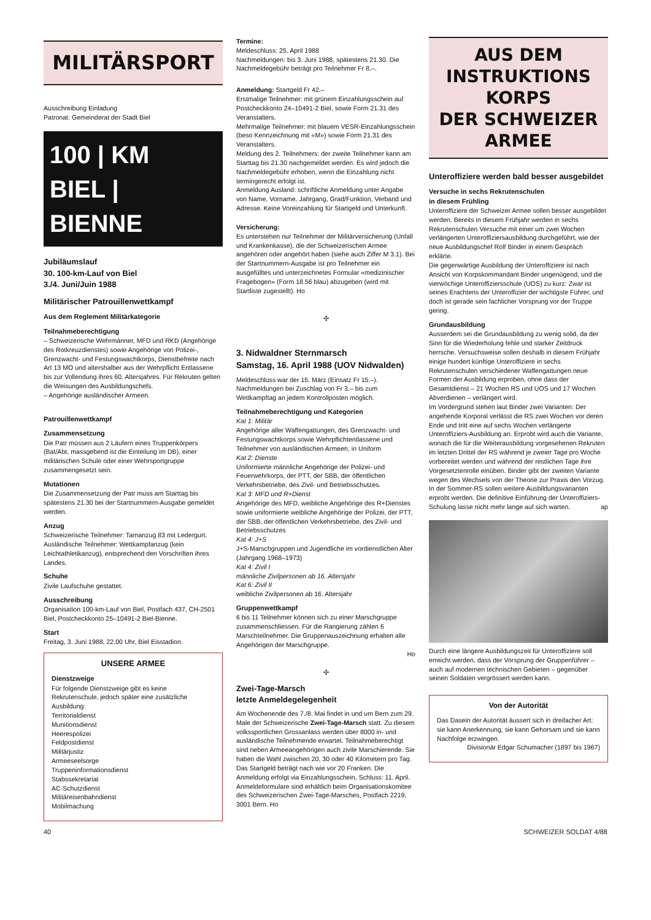MILITÄRSPORT
Ausschreibung Einladung
Patronat: Gemeinderat der Stadt Biel
100 | KM
BIEL | BIENNE
Jubiläumslauf
30. 100-km-Lauf von Biel
3./4. Juni/Juin 1988
Militärischer Patrouillenwettkampf
Aus dem Reglement Militärkategorie
Teilnahmeberechtigung
– Schweizerische Wehrmänner, MFD und RKD (Angehörige des Rotkreuzdienstes) sowie Angehörige von Polizei-, Grenzwacht- und Festungswachtkorps, Dienstbefreite nach Art 13 MO und alters­halber aus der Wehrpflicht Entlassene bis zur Vollendung ihres 60. Altersjahres. Für Rekruten gelten die Weisungen des Ausbildungschefs.
– Angehörige ausländischer Armeen.
Patrouillenwettkampf
Zusammensetzung
Die Patr müssen aus 2 Läufern eines Truppenkörpers (Bat/Abt, massgebend ist die Einteilung im DB), einer militärischen Schule oder einer Wehrsportgruppe zusammengesetzt sein.
Mutationen
Die Zusammensetzung der Patr muss am Starttag bis spätestens 21.30 bei der Startnummern-Ausgabe gemeldet werden.
Anzug
Schweizerische Teilnehmer: Tarnanzug 83 mit Ledergurt.
Ausländische Teilnehmer: Wettkampfanzug (kein Leichtathletikanzug), entsprechend den Vorschriften ihres Landes.
Schuhe
Zivile Laufschuhe gestattet.
Ausschreibung
Organisation 100-km-Lauf von Biel, Postfach 437, CH-2501 Biel, Postcheckkonto 25–10491-2 Biel-Bienne.
Start
Freitag, 3. Juni 1988, 22.00 Uhr, Biel Eisstadion.
UNSERE ARMEE
Dienstzweige
Für folgende Dienstzweige gibt es keine Rekrutenschule, jedoch später eine zusätzliche Ausbildung:
Territorialdienst
Munitionsdienst
Heerespolizei
Feldpostdienst
Militärjustiz
Armeeseelsorge
Truppeninformationsdienst
Stabssekretariat
AC-Schutzdienst
Militäreisenbahndienst
Mobilmachung
Termine:
Meldeschluss: 25. April 1988
Nachmeldungen: bis 3. Juni 1988, spätestens 21.30. Die Nachmeldegebühr beträgt pro Teilnehmer Fr 8.–.
Anmeldung: Startgeld Fr 42.–
Erstmalige Teilnehmer: mit grünem Einzahlungsschein auf Postcheckkonto 24–10491-2 Biel, sowie Form 21.31 des Veranstalters.
Mehrmalige Teilnehmer: mit blauem VESR-Einzahlungsschein (beso Kennzeichnung mit «M») sowie Form 21.31 des Veranstalters.
Meldung des 2. Teilnehmers: der zweite Teilnehmer kann am Starttag bis 21.30 nachgemeldet werden. Es wird jedoch die Nachmeldegebühr erhoben, wenn die Einzahlung nicht termingerecht erfolgt ist.
Anmeldung Ausland: schriftliche Anmeldung unter Angabe von Name, Vorname, Jahrgang, Grad/Funktion, Verband und Adresse. Keine Voreinzahlung für Startgeld und Unterkunft.
Versicherung:
Es unterstehen nur Teilnehmer der Militärversicherung (Unfall und Krankenkasse), die der Schweizerischen Armee angehören oder angehört haben (siehe auch Ziffer M 3.1). Bei der Startnummern-Ausgabe ist pro Teilnehmer ein ausgefülltes und unterzeichnetes Formular «medizinischer Fragebogen» (Form 18.56 blau) abzugeben (wird mit Startliste zugestellt). Ho
✣
3. Nidwaldner Sternmarsch
Samstag, 16. April 1988 (UOV Nidwalden)
Meldeschluss war der 15. März (Einsatz Fr 15.–). Nachmeldungen bei Zuschlag von Fr 3.– bis zum Wettkampftag an jedem Kontrollposten möglich.
Teilnahmeberechtigung und Kategorien
Kat 1: Militär
Angehörige aller Waffengattungen, des Grenzwacht- und Festungswachtkorps sowie Wehrpflichtentlassene und Teilnehmer von ausländischen Armeen; in Uniform
Kat 2: Dienste
Uniformierte männliche Angehörige der Polizei- und Feuerwehrkorps, der PTT, der SBB, der öffentlichen Verkehrsbetriebe, des Zivil- und Betriebsschutzes.
Kat 3: MFD und R+Dienst
Angehörige des MFD, weibliche Angehörige des R+Dienstes sowie uniformierte weibliche Angehörige der Polizei, der PTT, der SBB, der öffentlichen Verkehrsbetriebe, des Zivil- und Betriebsschutzes
Kat 4: J+S
J+S-Marschgruppen und Jugendliche im vordienstlichen Alter (Jahrgang 1968–1973)
Kat 4: Zivil I
männliche Zivilpersonen ab 16. Altersjahr
Kat 6: Zivil II
weibliche Zivilpersonen ab 16. Altersjahr
Gruppenwettkampf
6 bis 11 Teilnehmer können sich zu einer Marschgruppe zusammenschliessen. Für die Rangierung zählen 6 Marschteilnehmer. Die Gruppenauszeichnung erhalten alle Angehörigen der Marschgruppe.
Ho
✣
Zwei-Tage-Marsch
letzte Anmeldegelegenheit
Am Wochenende des 7./8. Mai findet in und um Bern zum 29. Male der Schweizerische Zwei-Tage-Marsch statt. Zu diesem volkssportlichen Grossanlass werden über 8000 in- und ausländische Teilnehmende erwartet. Teilnahmeberechtigt sind neben Armeeangehörigen auch zivile Marschierende. Sie haben die Wahl zwischen 20, 30 oder 40 Kilometern pro Tag. Das Startgeld beträgt nach wie vor 20 Franken. Die Anmeldung erfolgt via Einzahlungsschein, Schluss: 11. April. Anmeldeformulare sind erhältlich beim Organisationskomitee des Schweizerischen Zwei-Tage-Marsches, Postfach 2219, 3001 Bern. Ho
AUS DEM
INSTRUKTIONS
KORPS
DER SCHWEIZER
ARMEE
Unteroffiziere werden bald besser ausgebildet
Versuche in sechs Rekrutenschulen
in diesem Frühling
Unteroffiziere der Schweizer Armee sollen besser ausgebildet werden. Bereits in diesem Frühjahr werden in sechs Rekrutenschulen Versuche mit einer um zwei Wochen verlängerten Unteroffiziersausbildung durchgeführt, wie der neue Ausbildungschef Rolf Binder in einem Gespräch erklärte.
Die gegenwärtige Ausbildung der Unteroffiziere ist nach Ansicht von Korpskommandant Binder ungenügend, und die vierwöchige Unteroffiziersschule (UOS) zu kurz: Zwar ist seines Erachtens der Unteroffizier der wichtigste Führer, und doch ist gerade sein fachlicher Vorsprung vor der Truppe gering.
Grundausbildung
Ausserdem sei die Grundausbildung zu wenig solid, da der Sinn für die Wiederholung fehle und starker Zeitdruck herrsche. Versuchsweise sollen deshalb in diesem Frühjahr einige hundert künftige Unteroffiziere in sechs Rekrutenschulen verschiedener Waffengattungen neue Formen der Ausbildung erproben, ohne dass der Gesamtdienst – 21 Wochen RS und UOS und 17 Wochen Abverdienen – verlängert wird.
Im Vordergrund stehen laut Binder zwei Varianten: Der angehende Korporal verlässt die RS zwei Wochen vor deren Ende und tritt eine auf sechs Wochen verlängerte Unteroffiziers-Ausbildung an. Erprobt wird auch die Variante, wonach die für die Weiterausbildung vorgesehenen Rekruten im letzten Drittel der RS während je zweier Tage pro Woche vorbereitet werden und während der restlichen Tage ihre Vorgesetztenrolle einüben. Binder gibt der zweiten Variante wegen des Wechsels von der Theorie zur Praxis den Vorzug. In der Sommer-RS sollen weitere Ausbildungsvarianten erprobt werden. Die definitive Einführung der Unteroffiziers-Schulung lasse nicht mehr lange auf sich warten. ap
Durch eine längere Ausbildungszeit für Unteroffiziere soll erreicht werden, dass der Vorsprung der Gruppenführer – auch auf modernen technischen Gebieten – gegenüber seinen Soldaten vergrössert werden kann.
Von der Autorität
Das Dasein der Autorität äussert sich in dreifacher Art: sie kann Anerkennung, sie kann Gehorsam und sie kann Nachfolge erzwingen.
Divisionär Edgar Schumacher (1897 bis 1967)
40 SCHWEIZER SOLDAT 4/88